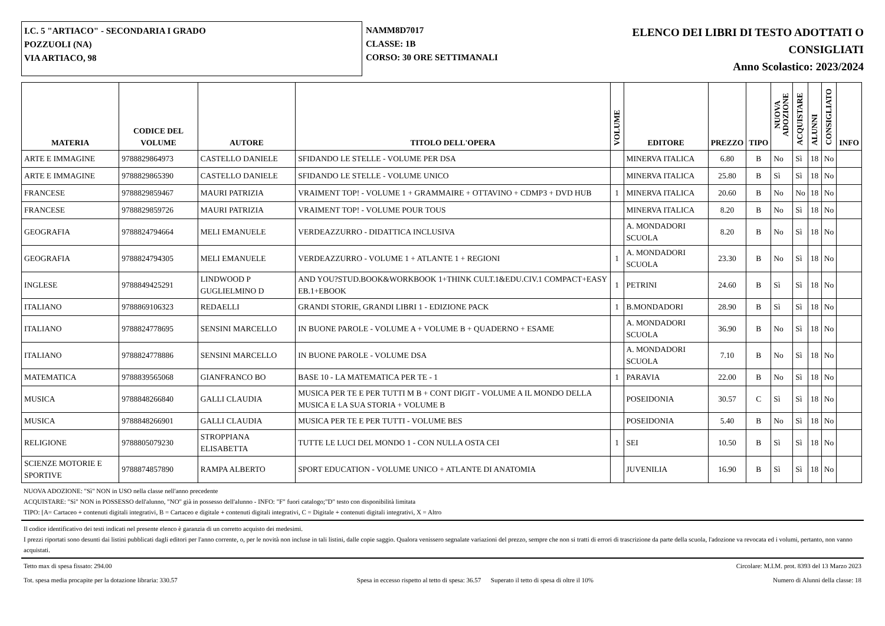I.C. 5 "ARTIACO" - SECONDARIA I GRADO
POZZUOLI (NA)
VIA ARTIACO, 98
NAMM8D7017
CLASSE: 1B
CORSO: 30 ORE SETTIMANALI
ELENCO DEI LIBRI DI TESTO ADOTTATI O
CONSIGLIATI
Anno Scolastico: 2023/2024
| MATERIA | CODICE DEL VOLUME | AUTORE | TITOLO DELL'OPERA | VOLUME | EDITORE | PREZZO | TIPO | NUOVA ADOZIONE | ACQUISTARE | ALUNNI | CONSIGLIATO | INFO |
| --- | --- | --- | --- | --- | --- | --- | --- | --- | --- | --- | --- | --- |
| ARTE E IMMAGINE | 9788829864973 | CASTELLO DANIELE | SFIDANDO LE STELLE - VOLUME PER DSA | | MINERVA ITALICA | 6.80 | B | No | Sì | 18 | No | |
| ARTE E IMMAGINE | 9788829865390 | CASTELLO DANIELE | SFIDANDO LE STELLE - VOLUME UNICO | | MINERVA ITALICA | 25.80 | B | Sì | Sì | 18 | No | |
| FRANCESE | 9788829859467 | MAURI PATRIZIA | VRAIMENT TOP! - VOLUME 1 + GRAMMAIRE + OTTAVINO + CDMP3 + DVD HUB | 1 | MINERVA ITALICA | 20.60 | B | No | No | 18 | No | |
| FRANCESE | 9788829859726 | MAURI PATRIZIA | VRAIMENT TOP! - VOLUME POUR TOUS | | MINERVA ITALICA | 8.20 | B | No | Sì | 18 | No | |
| GEOGRAFIA | 9788824794664 | MELI EMANUELE | VERDEAZZURRO - DIDATTICA INCLUSIVA | | A. MONDADORI SCUOLA | 8.20 | B | No | Sì | 18 | No | |
| GEOGRAFIA | 9788824794305 | MELI EMANUELE | VERDEAZZURRO - VOLUME 1 + ATLANTE 1 + REGIONI | 1 | A. MONDADORI SCUOLA | 23.30 | B | No | Sì | 18 | No | |
| INGLESE | 9788849425291 | LINDWOOD P GUGLIELMINO D | AND YOU?STUD.BOOK&WORKBOOK 1+THINK CULT.1&EDU.CIV.1 COMPACT+EASY EB.1+EBOOK | 1 | PETRINI | 24.60 | B | Sì | Sì | 18 | No | |
| ITALIANO | 9788869106323 | REDAELLI | GRANDI STORIE, GRANDI LIBRI 1 - EDIZIONE PACK | 1 | B.MONDADORI | 28.90 | B | Sì | Sì | 18 | No | |
| ITALIANO | 9788824778695 | SENSINI MARCELLO | IN BUONE PAROLE - VOLUME A + VOLUME B + QUADERNO + ESAME | | A. MONDADORI SCUOLA | 36.90 | B | No | Sì | 18 | No | |
| ITALIANO | 9788824778886 | SENSINI MARCELLO | IN BUONE PAROLE - VOLUME DSA | | A. MONDADORI SCUOLA | 7.10 | B | No | Sì | 18 | No | |
| MATEMATICA | 9788839565068 | GIANFRANCO BO | BASE 10 - LA MATEMATICA PER TE - 1 | 1 | PARAVIA | 22.00 | B | No | Sì | 18 | No | |
| MUSICA | 9788848266840 | GALLI CLAUDIA | MUSICA PER TE E PER TUTTI M B + CONT DIGIT - VOLUME A IL MONDO DELLA MUSICA E LA SUA STORIA + VOLUME B | | POSEIDONIA | 30.57 | C | Sì | Sì | 18 | No | |
| MUSICA | 9788848266901 | GALLI CLAUDIA | MUSICA PER TE E PER TUTTI - VOLUME BES | | POSEIDONIA | 5.40 | B | No | Sì | 18 | No | |
| RELIGIONE | 9788805079230 | STROPPIANA ELISABETTA | TUTTE LE LUCI DEL MONDO 1 - CON NULLA OSTA CEI | 1 | SEI | 10.50 | B | Sì | Sì | 18 | No | |
| SCIENZE MOTORIE E SPORTIVE | 9788874857890 | RAMPA ALBERTO | SPORT EDUCATION - VOLUME UNICO + ATLANTE DI ANATOMIA | | JUVENILIA | 16.90 | B | Sì | Sì | 18 | No | |
NUOVA ADOZIONE: "Sì" NON in USO nella classe nell'anno precedente
ACQUISTARE: "Sì" NON in POSSESSO dell'alunno, "NO" già in possesso dell'alunno - INFO: "F" fuori catalogo;"D" testo con disponibilità limitata
TIPO: [A= Cartaceo + contenuti digitali integrativi, B = Cartaceo e digitale + contenuti digitali integrativi, C = Digitale + contenuti digitali integrativi, X = Altro
Il codice identificativo dei testi indicati nel presente elenco è garanzia di un corretto acquisto dei medesimi.
I prezzi riportati sono desunti dai listini pubblicati dagli editori per l'anno corrente, o, per le novità non incluse in tali listini, dalle copie saggio. Qualora venissero segnalate variazioni del prezzo, sempre che non si tratti di errori di trascrizione da parte della scuola, l'adozione va revocata ed i volumi, pertanto, non vanno acquistati.
Tetto max di spesa fissato: 294.00 Circolare: M.I.M. prot. 8393 del 13 Marzo 2023
Tot. spesa media procapite per la dotazione libraria: 330.57 Spesa in eccesso rispetto al tetto di spesa: 36.57 Superato il tetto di spesa di oltre il 10% Numero di Alunni della classe: 18